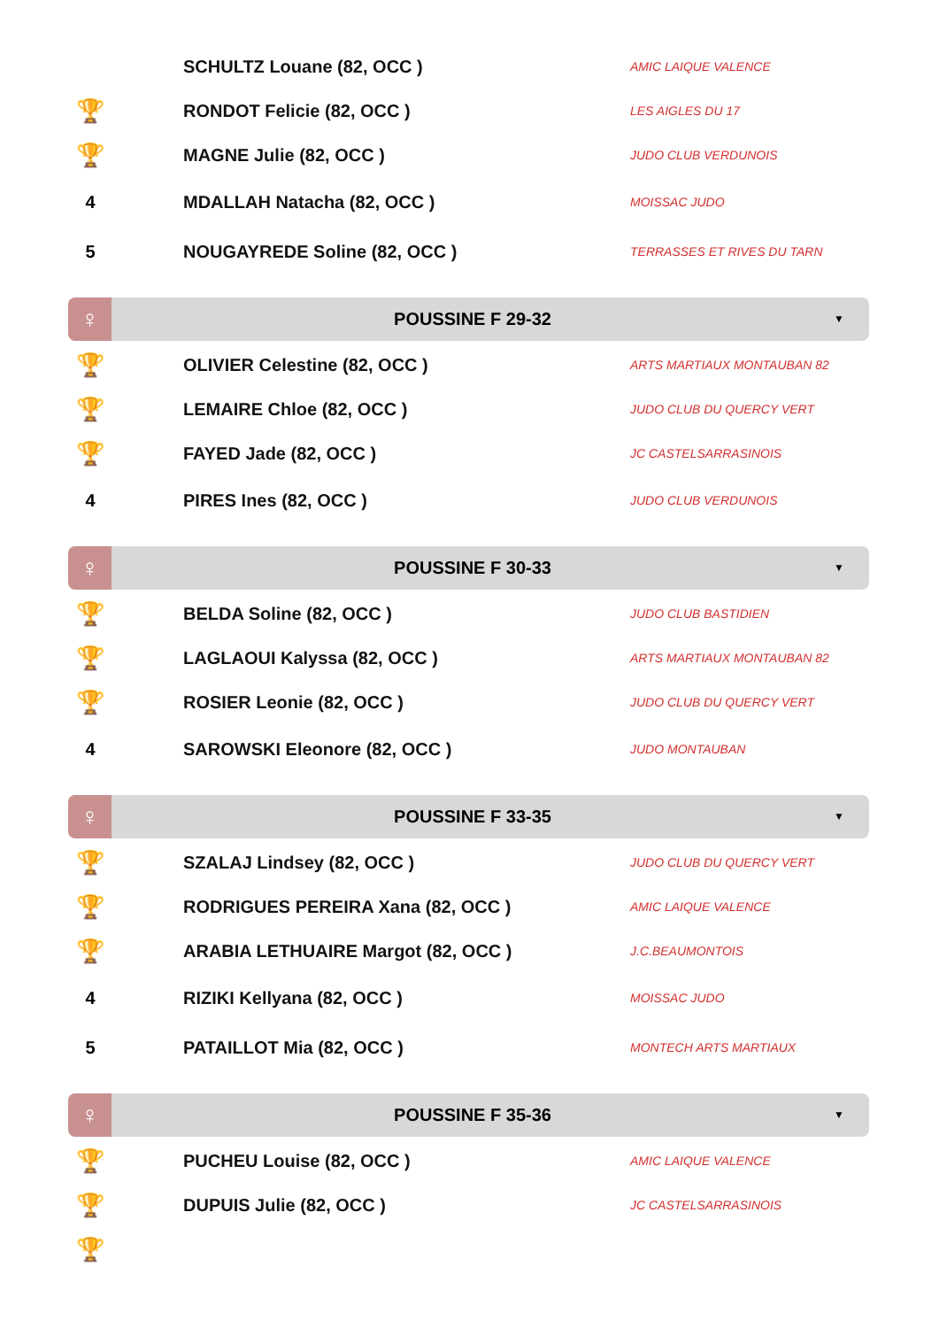| | | SCHULTZ Louane (82, OCC ) | AMIC LAIQUE VALENCE |
| 🏆 | | RONDOT Felicie (82, OCC ) | LES AIGLES DU 17 |
| 🏆 | | MAGNE Julie (82, OCC ) | JUDO CLUB VERDUNOIS |
| 4 | | MDALLAH Natacha (82, OCC ) | MOISSAC JUDO |
| 5 | | NOUGAYREDE Soline (82, OCC ) | TERRASSES ET RIVES DU TARN |
♀
POUSSINE F 29-32
▼
| 🏆 | | OLIVIER Celestine (82, OCC ) | ARTS MARTIAUX MONTAUBAN 82 |
| 🏆 | | LEMAIRE Chloe (82, OCC ) | JUDO CLUB DU QUERCY VERT |
| 🏆 | | FAYED Jade (82, OCC ) | JC CASTELSARRASINOIS |
| 4 | | PIRES Ines (82, OCC ) | JUDO CLUB VERDUNOIS |
♀
POUSSINE F 30-33
▼
| 🏆 | | BELDA Soline (82, OCC ) | JUDO CLUB BASTIDIEN |
| 🏆 | | LAGLAOUI Kalyssa (82, OCC ) | ARTS MARTIAUX MONTAUBAN 82 |
| 🏆 | | ROSIER Leonie (82, OCC ) | JUDO CLUB DU QUERCY VERT |
| 4 | | SAROWSKI Eleonore (82, OCC ) | JUDO MONTAUBAN |
♀
POUSSINE F 33-35
▼
| 🏆 | | SZALAJ Lindsey (82, OCC ) | JUDO CLUB DU QUERCY VERT |
| 🏆 | | RODRIGUES PEREIRA Xana (82, OCC ) | AMIC LAIQUE VALENCE |
| 🏆 | | ARABIA LETHUAIRE Margot (82, OCC ) | J.C.BEAUMONTOIS |
| 4 | | RIZIKI Kellyana (82, OCC ) | MOISSAC JUDO |
| 5 | | PATAILLOT Mia (82, OCC ) | MONTECH ARTS MARTIAUX |
♀
POUSSINE F 35-36
▼
| 🏆 | | PUCHEU Louise (82, OCC ) | AMIC LAIQUE VALENCE |
| 🏆 | | DUPUIS Julie (82, OCC ) | JC CASTELSARRASINOIS |
| 🏆 | | | |